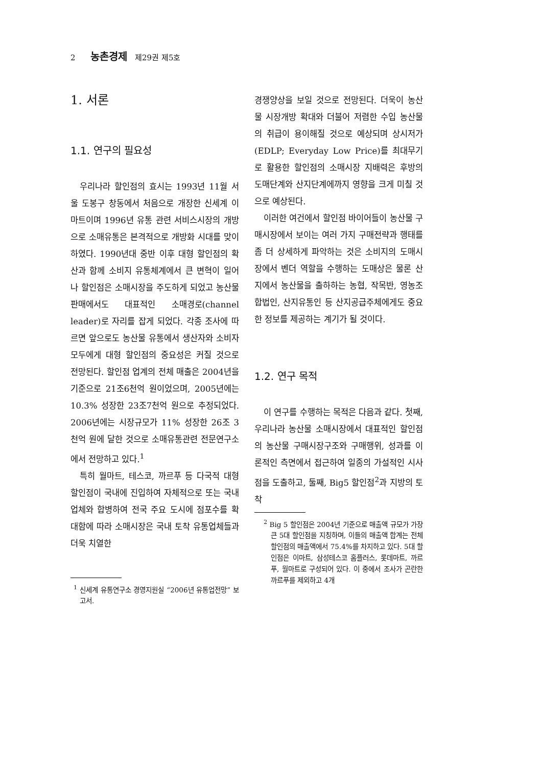2 농촌경제 제29권 제5호
1. 서론
1.1. 연구의 필요성
우리나라 할인점의 효시는 1993년 11월 서울 도봉구 창동에서 처음으로 개장한 신세계 이마트이며 1996년 유통 관련 서비스시장의 개방으로 소매유통은 본격적으로 개방화 시대를 맞이하였다. 1990년대 중반 이후 대형 할인점의 확산과 함께 소비지 유통체계에서 큰 변혁이 일어나 할인점은 소매시장을 주도하게 되었고 농산물 판매에서도 대표적인 소매경로(channel leader)로 자리를 잡게 되었다. 각종 조사에 따르면 앞으로도 농산물 유통에서 생산자와 소비자 모두에게 대형 할인점의 중요성은 커질 것으로 전망된다. 할인점 업계의 전체 매출은 2004년을 기준으로 21조6천억 원이었으며, 2005년에는 10.3% 성장한 23조7천억 원으로 추정되었다. 2006년에는 시장규모가 11% 성장한 26조 3천억 원에 달한 것으로 소매유통관련 전문연구소에서 전망하고 있다.<sup>1</sup>
특히 월마트, 테스코, 까르푸 등 다국적 대형 할인점이 국내에 진입하여 자체적으로 또는 국내업체와 합병하여 전국 주요 도시에 점포수를 확대함에 따라 소매시장은 국내 토착 유통업체들과 더욱 치열한
<sup>1</sup> 신세계 유통연구소 경영지원실 “2006년 유통업전망” 보고서.
경쟁양상을 보일 것으로 전망된다. 더욱이 농산물 시장개방 확대와 더불어 저렴한 수입 농산물의 취급이 용이해질 것으로 예상되며 상시저가(EDLP; Everyday Low Price)를 최대무기로 활용한 할인점의 소매시장 지배력은 후방의 도매단계와 산지단계에까지 영향을 크게 미칠 것으로 예상된다.
이러한 여건에서 할인점 바이어들이 농산물 구매시장에서 보이는 여러 가지 구매전략과 행태를 좀 더 상세하게 파악하는 것은 소비지의 도매시장에서 벤더 역할을 수행하는 도매상은 물론 산지에서 농산물을 출하하는 농협, 작목반, 영농조합법인, 산지유통인 등 산지공급주체에게도 중요한 정보를 제공하는 계기가 될 것이다.
1.2. 연구 목적
이 연구를 수행하는 목적은 다음과 같다. 첫째, 우리나라 농산물 소매시장에서 대표적인 할인점의 농산물 구매시장구조와 구매행위, 성과를 이론적인 측면에서 접근하여 일종의 가설적인 시사점을 도출하고, 둘째, Big5 할인점<sup>2</sup>과 지방의 토착
<sup>2</sup> Big 5 할인점은 2004년 기준으로 매출액 규모가 가장 큰 5대 할인점을 지칭하며, 이들의 매출액 합계는 전체 할인점의 매출액에서 75.4%를 차지하고 있다. 5대 할인점은 이마트, 삼성테스코 홈플러스, 롯데마트, 까르푸, 월마트로 구성되어 있다. 이 중에서 조사가 곤란한 까르푸를 제외하고 4개